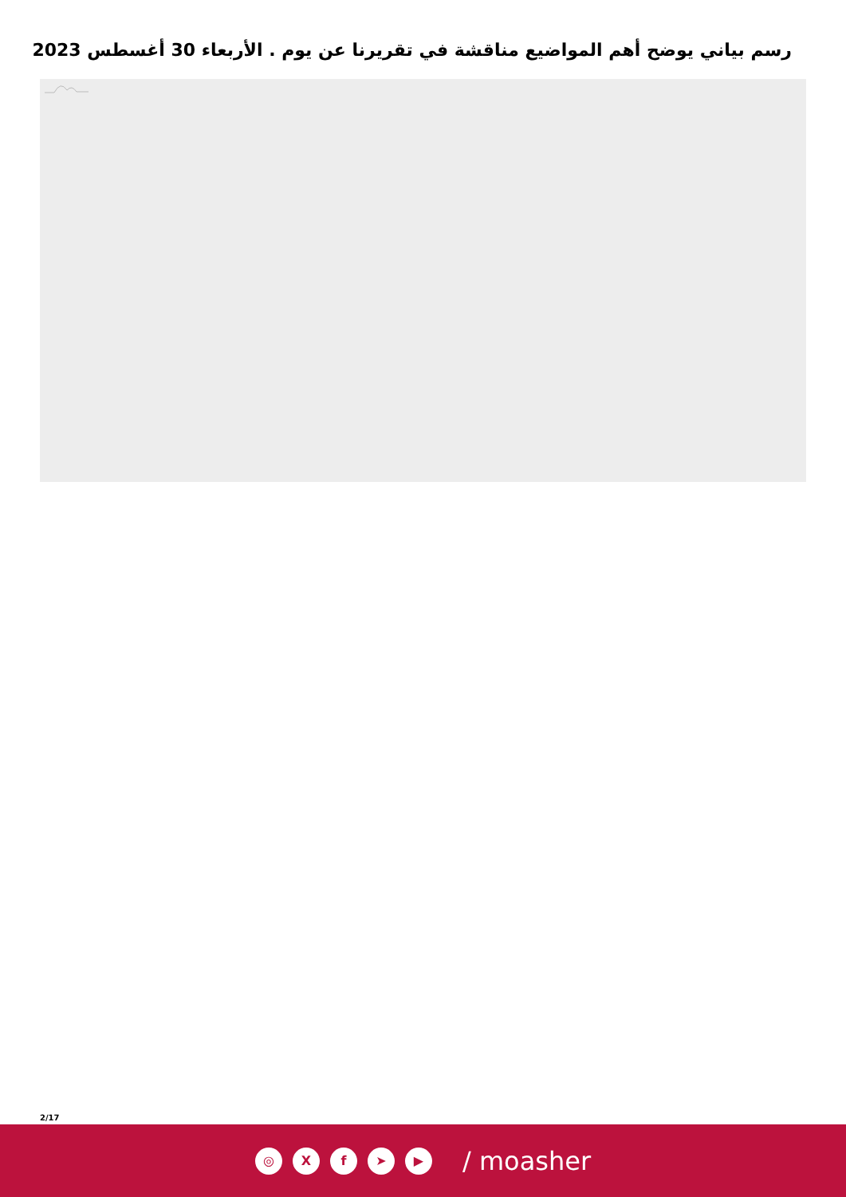رسم بياني يوضح أهم المواضيع مناقشة في تقريرنا عن يوم . الأربعاء 30 أغسطس 2023
2/17
◎ X f ➤ ▶
/ moasher